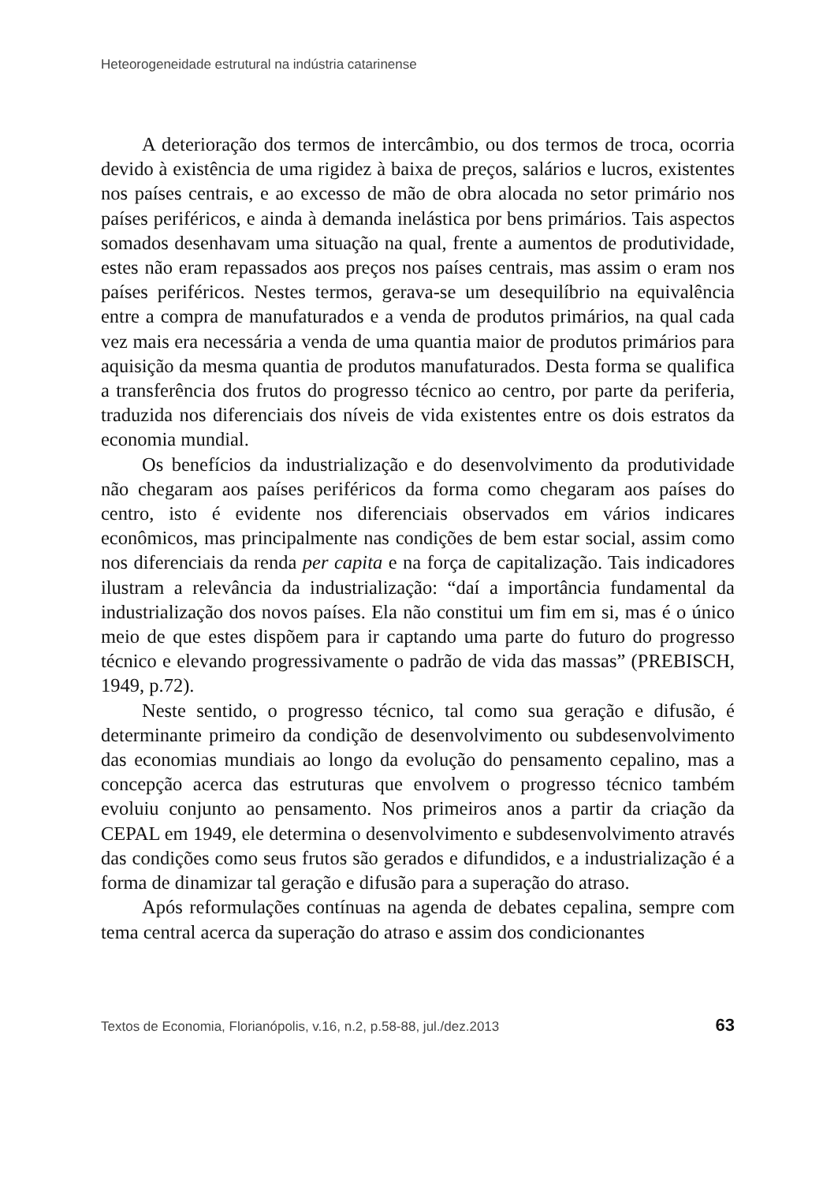Heteorogeneidade estrutural na indústria catarinense
A deterioração dos termos de intercâmbio, ou dos termos de troca, ocorria devido à existência de uma rigidez à baixa de preços, salários e lucros, existentes nos países centrais, e ao excesso de mão de obra alocada no setor primário nos países periféricos, e ainda à demanda inelástica por bens primários. Tais aspectos somados desenhavam uma situação na qual, frente a aumentos de produtividade, estes não eram repassados aos preços nos países centrais, mas assim o eram nos países periféricos. Nestes termos, gerava-se um desequilíbrio na equivalência entre a compra de manufaturados e a venda de produtos primários, na qual cada vez mais era necessária a venda de uma quantia maior de produtos primários para aquisição da mesma quantia de produtos manufaturados. Desta forma se qualifica a transferência dos frutos do progresso técnico ao centro, por parte da periferia, traduzida nos diferenciais dos níveis de vida existentes entre os dois estratos da economia mundial.
Os benefícios da industrialização e do desenvolvimento da produtividade não chegaram aos países periféricos da forma como chegaram aos países do centro, isto é evidente nos diferenciais observados em vários indicares econômicos, mas principalmente nas condições de bem estar social, assim como nos diferenciais da renda per capita e na força de capitalização. Tais indicadores ilustram a relevância da industrialização: “daí a importância fundamental da industrialização dos novos países. Ela não constitui um fim em si, mas é o único meio de que estes dispõem para ir captando uma parte do futuro do progresso técnico e elevando progressivamente o padrão de vida das massas” (PREBISCH, 1949, p.72).
Neste sentido, o progresso técnico, tal como sua geração e difusão, é determinante primeiro da condição de desenvolvimento ou subdesenvolvimento das economias mundiais ao longo da evolução do pensamento cepalino, mas a concepção acerca das estruturas que envolvem o progresso técnico também evoluiu conjunto ao pensamento. Nos primeiros anos a partir da criação da CEPAL em 1949, ele determina o desenvolvimento e subdesenvolvimento através das condições como seus frutos são gerados e difundidos, e a industrialização é a forma de dinamizar tal geração e difusão para a superação do atraso.
Após reformulações contínuas na agenda de debates cepalina, sempre com tema central acerca da superação do atraso e assim dos condicionantes
Textos de Economia, Florianópolis, v.16, n.2, p.58-88, jul./dez.2013 63